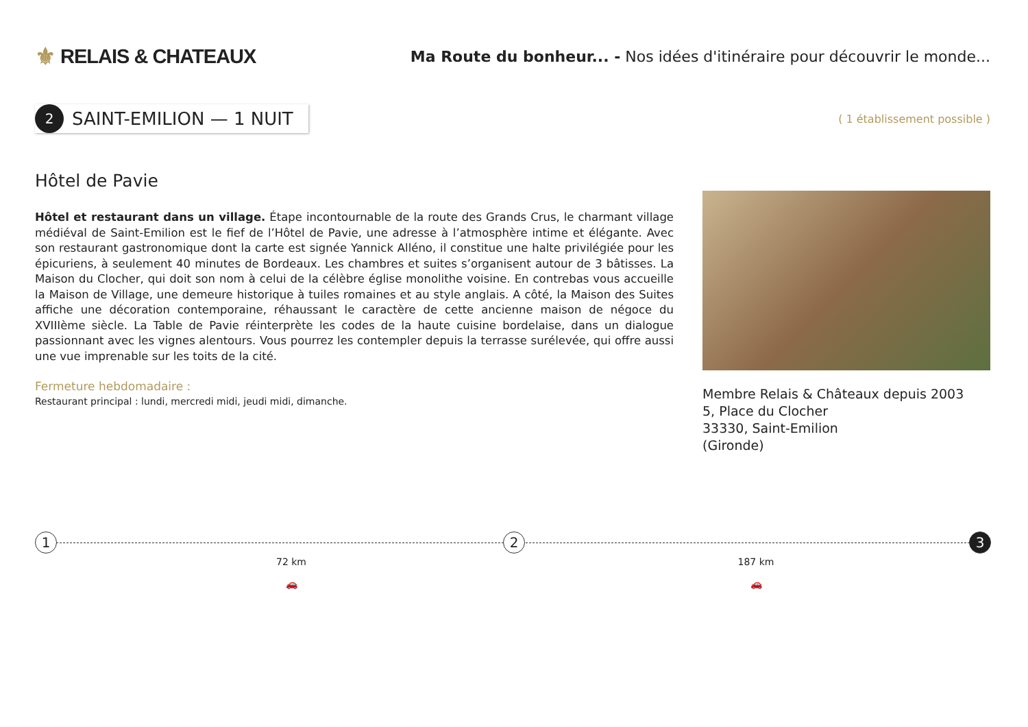⚜ RELAIS & CHATEAUX
Ma Route du bonheur... - Nos idées d'itinéraire pour découvrir le monde...
2 SAINT-EMILION — 1 NUIT
( 1 établissement possible )
Hôtel de Pavie
Hôtel et restaurant dans un village. Étape incontournable de la route des Grands Crus, le charmant village médiéval de Saint-Emilion est le fief de l’Hôtel de Pavie, une adresse à l’atmosphère intime et élégante. Avec son restaurant gastronomique dont la carte est signée Yannick Alléno, il constitue une halte privilégiée pour les épicuriens, à seulement 40 minutes de Bordeaux. Les chambres et suites s’organisent autour de 3 bâtisses. La Maison du Clocher, qui doit son nom à celui de la célèbre église monolithe voisine. En contrebas vous accueille la Maison de Village, une demeure historique à tuiles romaines et au style anglais. A côté, la Maison des Suites affiche une décoration contemporaine, réhaussant le caractère de cette ancienne maison de négoce du XVIIIème siècle. La Table de Pavie réinterprète les codes de la haute cuisine bordelaise, dans un dialogue passionnant avec les vignes alentours. Vous pourrez les contempler depuis la terrasse surélevée, qui offre aussi une vue imprenable sur les toits de la cité.
Fermeture hebdomadaire :
Restaurant principal : lundi, mercredi midi, jeudi midi, dimanche.
Membre Relais & Châteaux depuis 2003
5, Place du Clocher
33330, Saint-Emilion
(Gironde)
1
72 km
🚗
2
187 km
🚗
3